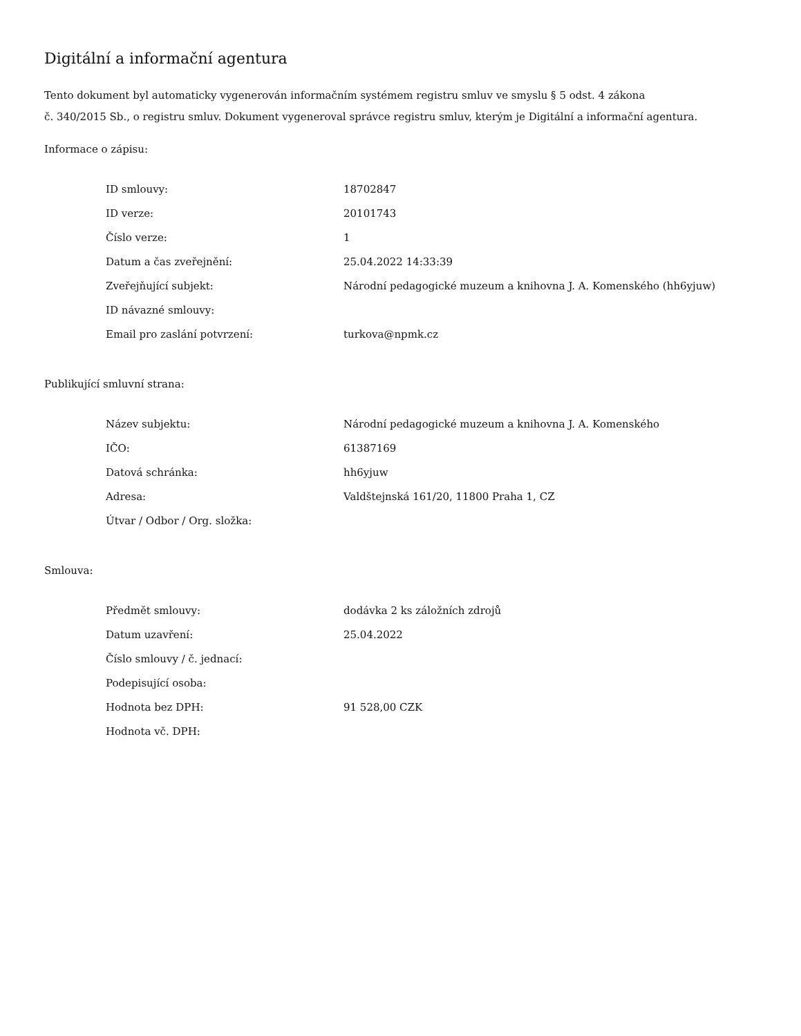Digitální a informační agentura
Tento dokument byl automaticky vygenerován informačním systémem registru smluv ve smyslu § 5 odst. 4 zákona
č. 340/2015 Sb., o registru smluv. Dokument vygeneroval správce registru smluv, kterým je Digitální a informační agentura.
Informace o zápisu:
| ID smlouvy: | 18702847 |
| ID verze: | 20101743 |
| Číslo verze: | 1 |
| Datum a čas zveřejnění: | 25.04.2022 14:33:39 |
| Zveřejňující subjekt: | Národní pedagogické muzeum a knihovna J. A. Komenského (hh6yjuw) |
| ID návazné smlouvy: | |
| Email pro zaslání potvrzení: | turkova@npmk.cz |
Publikující smluvní strana:
| Název subjektu: | Národní pedagogické muzeum a knihovna J. A. Komenského |
| IČO: | 61387169 |
| Datová schránka: | hh6yjuw |
| Adresa: | Valdštejnská 161/20, 11800 Praha 1, CZ |
| Útvar / Odbor / Org. složka: | |
Smlouva:
| Předmět smlouvy: | dodávka 2 ks záložních zdrojů |
| Datum uzavření: | 25.04.2022 |
| Číslo smlouvy / č. jednací: | |
| Podepisující osoba: | |
| Hodnota bez DPH: | 91 528,00 CZK |
| Hodnota vč. DPH: | |